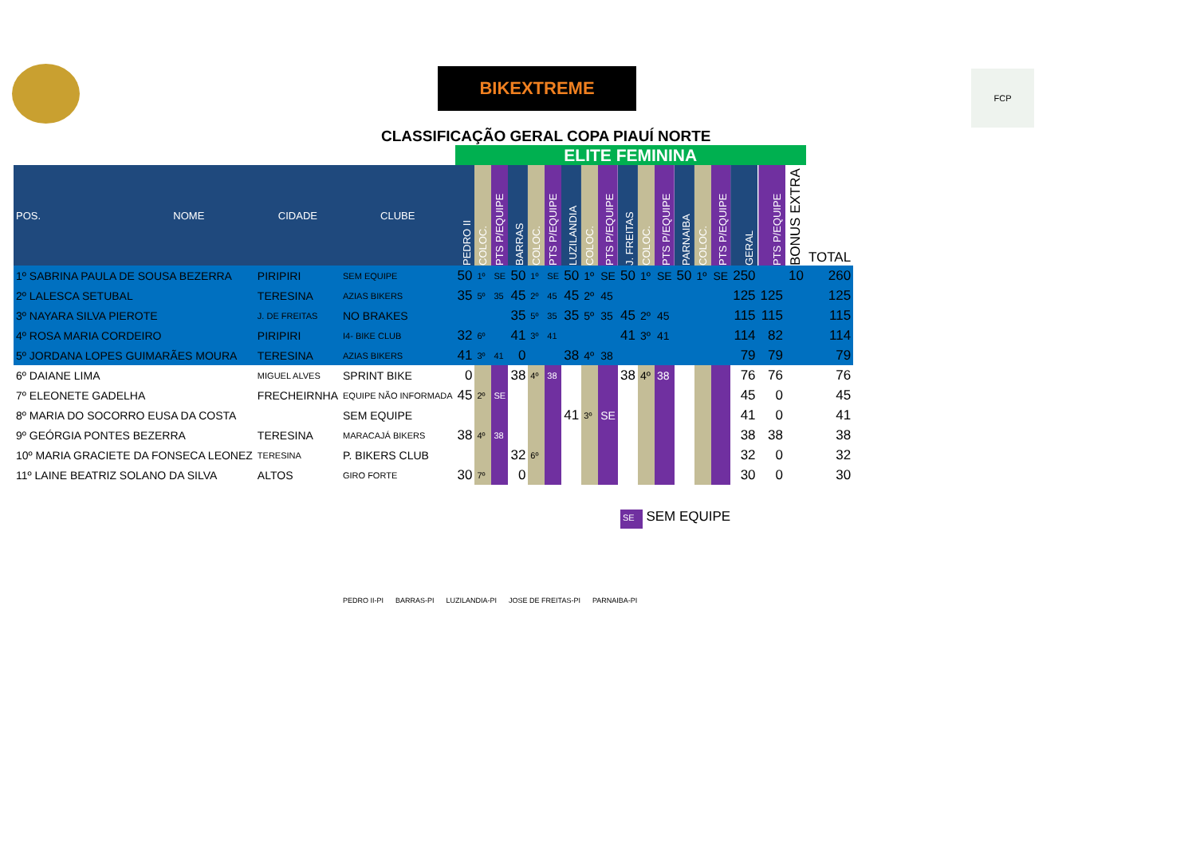BIKEXTREME FCP
CLASSIFICAÇÃO GERAL COPA PIAUÍ NORTE
| | | | | ELITE FEMININA | | | | | | | | | | | | | | | | | | |
| POS. | NOME | CIDADE | CLUBE | PEDRO II | COLOC. | PTS P/EQUIPE | BARRAS | COLOC. | PTS P/EQUIPE | LUZILANDIA | COLOC. | PTS P/EQUIPE | J. FREITAS | COLOC. | PTS P/EQUIPE | PARNAIBA | COLOC. | PTS P/EQUIPE | GERAL | PTS P/EQUIPE | BONUS EXTRA | TOTAL |
| 1º SABRINA PAULA DE SOUSA BEZERRA | | PIRIPIRI | SEM EQUIPE | 50 | 1º | SE | 50 | 1º | SE | 50 | 1º | SE | 50 | 1º | SE | 50 | 1º | SE | 250 | | 10 | 260 |
| 2º LALESCA SETUBAL | | TERESINA | AZIAS BIKERS | 35 | 5º | 35 | 45 | 2º | 45 | 45 | 2º | 45 | | | | | | | 125 | 125 | | 125 |
| 3º NAYARA SILVA PIEROTE | | J. DE FREITAS | NO BRAKES | | | | 35 | 5º | 35 | 35 | 5º | 35 | 45 | 2º | 45 | | | | 115 | 115 | | 115 |
| 4º ROSA MARIA CORDEIRO | | PIRIPIRI | I4- BIKE CLUB | 32 | 6º | | 41 | 3º | 41 | | | | 41 | 3º | 41 | | | | 114 | 82 | | 114 |
| 5º JORDANA LOPES GUIMARÃES MOURA | | TERESINA | AZIAS BIKERS | 41 | 3º | 41 | 0 | | | 38 | 4º | 38 | | | | | | | 79 | 79 | | 79 |
| 6º DAIANE LIMA | | MIGUEL ALVES | SPRINT BIKE | 0 | | | 38 | 4º | 38 | | | | 38 | 4º | 38 | | | | 76 | 76 | | 76 |
| 7º ELEONETE GADELHA | | FRECHEIRNHA | EQUIPE NÃO INFORMADA | 45 | 2º | SE | | | | | | | | | | | | | 45 | 0 | | 45 |
| 8º MARIA DO SOCORRO EUSA DA COSTA | | | SEM EQUIPE | | | | | | | 41 | 3º | SE | | | | | | | 41 | 0 | | 41 |
| 9º GEÓRGIA PONTES BEZERRA | | TERESINA | MARACAJÁ BIKERS | 38 | 4º | 38 | | | | | | | | | | | | | 38 | 38 | | 38 |
| 10º MARIA GRACIETE DA FONSECA LEONEZ | | TERESINA | P. BIKERS CLUB | | | | 32 | 6º | | | | | | | | | | | 32 | 0 | | 32 |
| 11º LAINE BEATRIZ SOLANO DA SILVA | | ALTOS | GIRO FORTE | 30 | 7º | | 0 | | | | | | | | | | | | 30 | 0 | | 30 |
SE SEM EQUIPE
PEDRO II-PI BARRAS-PI LUZILANDIA-PI JOSE DE FREITAS-PI PARNAIBA-PI